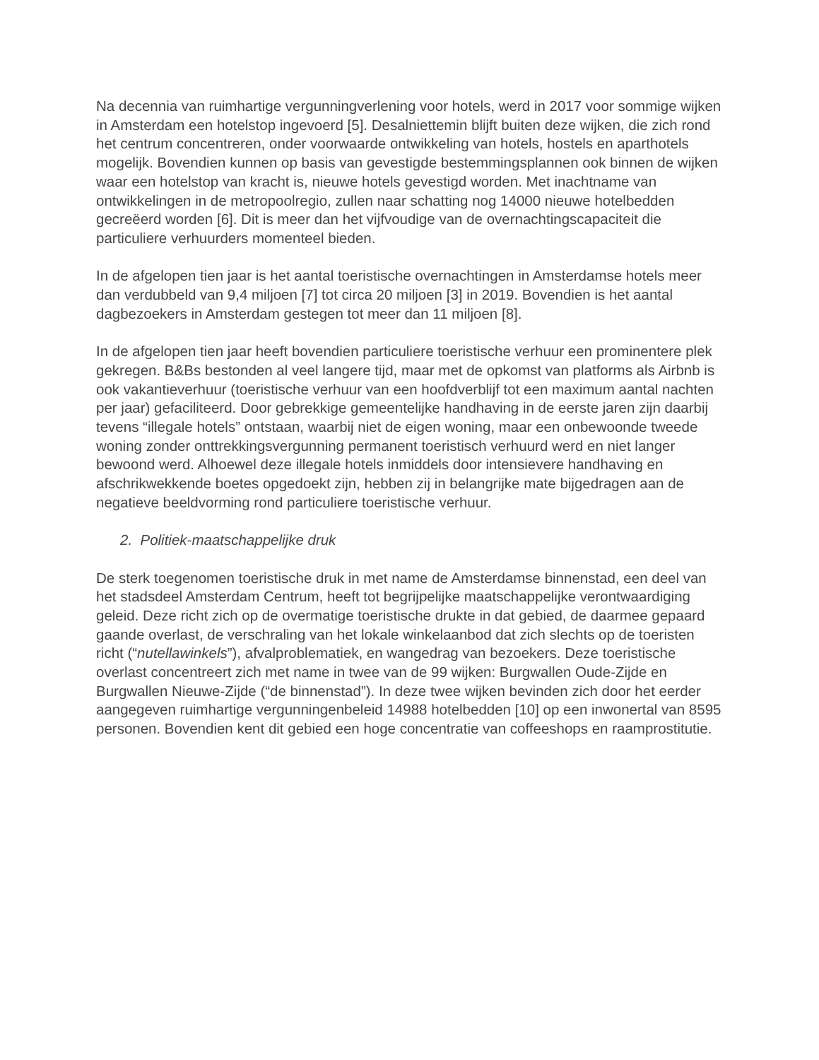Na decennia van ruimhartige vergunningverlening voor hotels, werd in 2017 voor sommige wijken in Amsterdam een hotelstop ingevoerd [5]. Desalniettemin blijft buiten deze wijken, die zich rond het centrum concentreren, onder voorwaarde ontwikkeling van hotels, hostels en aparthotels mogelijk. Bovendien kunnen op basis van gevestigde bestemmingsplannen ook binnen de wijken waar een hotelstop van kracht is, nieuwe hotels gevestigd worden. Met inachtname van ontwikkelingen in de metropoolregio, zullen naar schatting nog 14000 nieuwe hotelbedden gecreëerd worden [6]. Dit is meer dan het vijfvoudige van de overnachtingscapaciteit die particuliere verhuurders momenteel bieden.
In de afgelopen tien jaar is het aantal toeristische overnachtingen in Amsterdamse hotels meer dan verdubbeld van 9,4 miljoen [7] tot circa 20 miljoen [3] in 2019. Bovendien is het aantal dagbezoekers in Amsterdam gestegen tot meer dan 11 miljoen [8].
In de afgelopen tien jaar heeft bovendien particuliere toeristische verhuur een prominentere plek gekregen. B&Bs bestonden al veel langere tijd, maar met de opkomst van platforms als Airbnb is ook vakantieverhuur (toeristische verhuur van een hoofdverblijf tot een maximum aantal nachten per jaar) gefaciliteerd. Door gebrekkige gemeentelijke handhaving in de eerste jaren zijn daarbij tevens “illegale hotels” ontstaan, waarbij niet de eigen woning, maar een onbewoonde tweede woning zonder onttrekkingsvergunning permanent toeristisch verhuurd werd en niet langer bewoond werd. Alhoewel deze illegale hotels inmiddels door intensievere handhaving en afschrikwekkende boetes opgedoekt zijn, hebben zij in belangrijke mate bijgedragen aan de negatieve beeldvorming rond particuliere toeristische verhuur.
2. Politiek-maatschappelijke druk
De sterk toegenomen toeristische druk in met name de Amsterdamse binnenstad, een deel van het stadsdeel Amsterdam Centrum, heeft tot begrijpelijke maatschappelijke verontwaardiging geleid. Deze richt zich op de overmatige toeristische drukte in dat gebied, de daarmee gepaard gaande overlast, de verschraling van het lokale winkelaanbod dat zich slechts op de toeristen richt (“nutellawinkels”), afvalproblematiek, en wangedrag van bezoekers. Deze toeristische overlast concentreert zich met name in twee van de 99 wijken: Burgwallen Oude-Zijde en Burgwallen Nieuwe-Zijde (“de binnenstad”). In deze twee wijken bevinden zich door het eerder aangegeven ruimhartige vergunningenbeleid 14988 hotelbedden [10] op een inwonertal van 8595 personen. Bovendien kent dit gebied een hoge concentratie van coffeeshops en raamprostitutie.